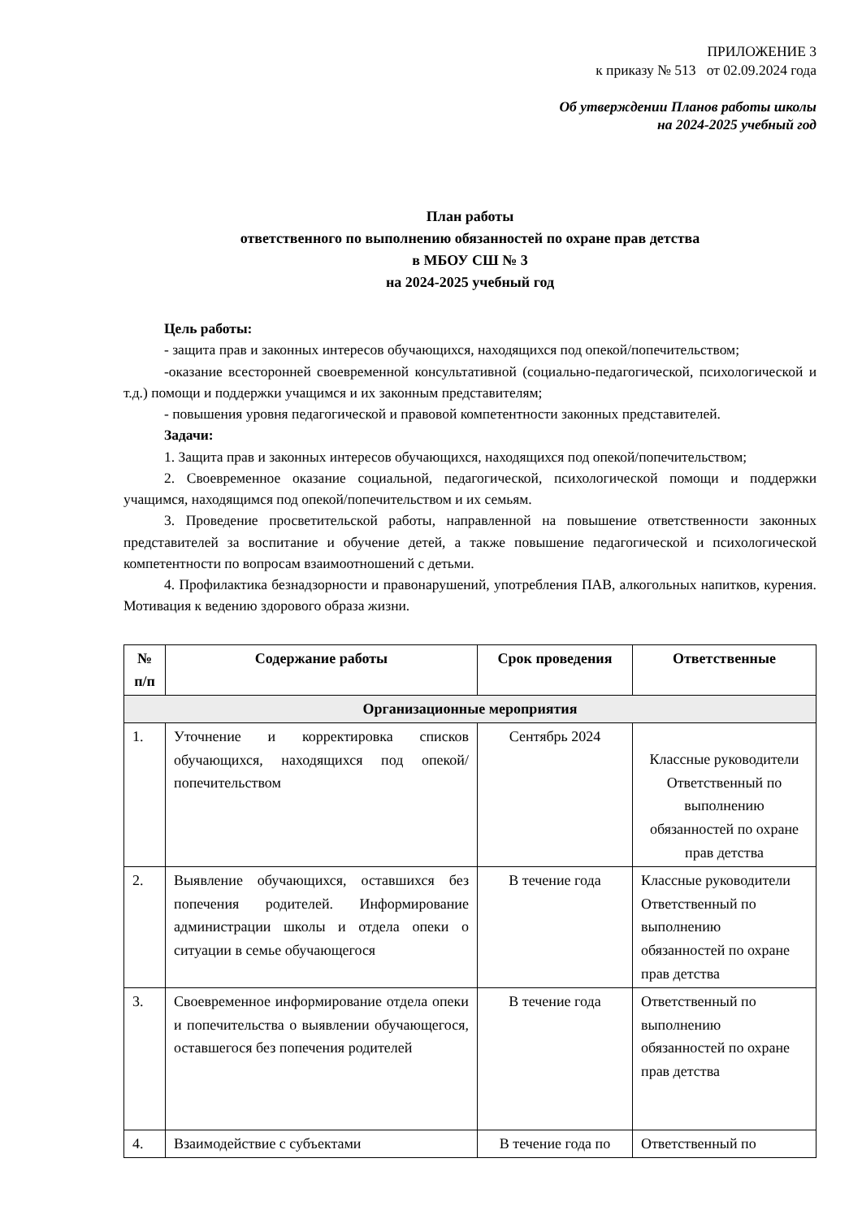ПРИЛОЖЕНИЕ 3
к приказу № 513 от 02.09.2024 года
Об утверждении Планов работы школы
на 2024-2025 учебный год
План работы
ответственного по выполнению обязанностей по охране прав детства
в МБОУ СШ № 3
на 2024-2025 учебный год
Цель работы:
- защита прав и законных интересов обучающихся, находящихся под опекой/попечительством;
-оказание всесторонней своевременной консультативной (социально-педагогической, психологической и т.д.) помощи и поддержки учащимся и их законным представителям;
- повышения уровня педагогической и правовой компетентности законных представителей.
Задачи:
1. Защита прав и законных интересов обучающихся, находящихся под опекой/попечительством;
2. Своевременное оказание социальной, педагогической, психологической помощи и поддержки учащимся, находящимся под опекой/попечительством и их семьям.
3. Проведение просветительской работы, направленной на повышение ответственности законных представителей за воспитание и обучение детей, а также повышение педагогической и психологической компетентности по вопросам взаимоотношений с детьми.
4. Профилактика безнадзорности и правонарушений, употребления ПАВ, алкогольных напитков, курения. Мотивация к ведению здорового образа жизни.
| № п/п | Содержание работы | Срок проведения | Ответственные |
| --- | --- | --- | --- |
| Организационные мероприятия | | | |
| 1. | Уточнение и корректировка списков обучающихся, находящихся под опекой/попечительством | Сентябрь 2024 | Классные руководители Ответственный по выполнению обязанностей по охране прав детства |
| 2. | Выявление обучающихся, оставшихся без попечения родителей. Информирование администрации школы и отдела опеки о ситуации в семье обучающегося | В течение года | Классные руководители Ответственный по выполнению обязанностей по охране прав детства |
| 3. | Своевременное информирование отдела опеки и попечительства о выявлении обучающегося, оставшегося без попечения родителей | В течение года | Ответственный по выполнению обязанностей по охране прав детства |
| 4. | Взаимодействие с субъектами | В течение года по | Ответственный по |